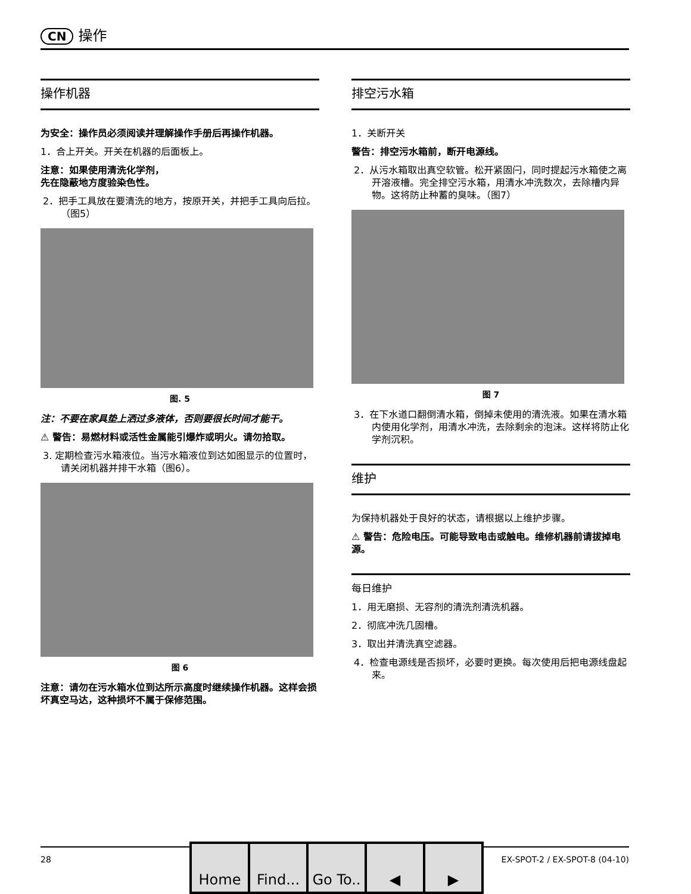CN 操作
操作机器
为安全：操作员必须阅读并理解操作手册后再操作机器。
1．合上开关。开关在机器的后面板上。
注意：如果使用清洗化学剂，
先在隐蔽地方度验染色性。
2．把手工具放在要清洗的地方，按原开关，并把手工具向后拉。（图5）
图. 5
注：不要在家具垫上洒过多液体，否则要很长时间才能干。
⚠ 警告：易燃材料或活性金属能引爆炸或明火。请勿拾取。
3. 定期检查污水箱液位。当污水箱液位到达如图显示的位置时，请关闭机器并排干水箱（图6）。
图 6
注意：请勿在污水箱水位到达所示高度时继续操作机器。这样会损坏真空马达，这种损坏不属于保修范围。
排空污水箱
1．关断开关
警告：排空污水箱前，断开电源线。
2．从污水箱取出真空软管。松开紧固闩，同时提起污水箱使之离开溶液槽。完全排空污水箱，用清水冲洗数次，去除槽内异物。这将防止种蓄的臭味。（图7）
图 7
3．在下水道口翻倒清水箱，倒掉未使用的清洗液。如果在清水箱内使用化学剂，用清水冲洗，去除剩余的泡沫。这样将防止化学剂沉积。
维护
为保持机器处于良好的状态，请根据以上维护步骤。
⚠ 警告：危险电压。可能导致电击或触电。维修机器前请拔掉电源。
每日维护
1．用无磨损、无容剂的清洗剂清洗机器。
2．彻底冲洗几固槽。
3．取出并清洗真空滤器。
4．检查电源线是否损坏，必要时更换。每次使用后把电源线盘起来。
28 EX-SPOT-2 / EX-SPOT-8 (04-10)
Home Find...
Go To..
◀ ▶